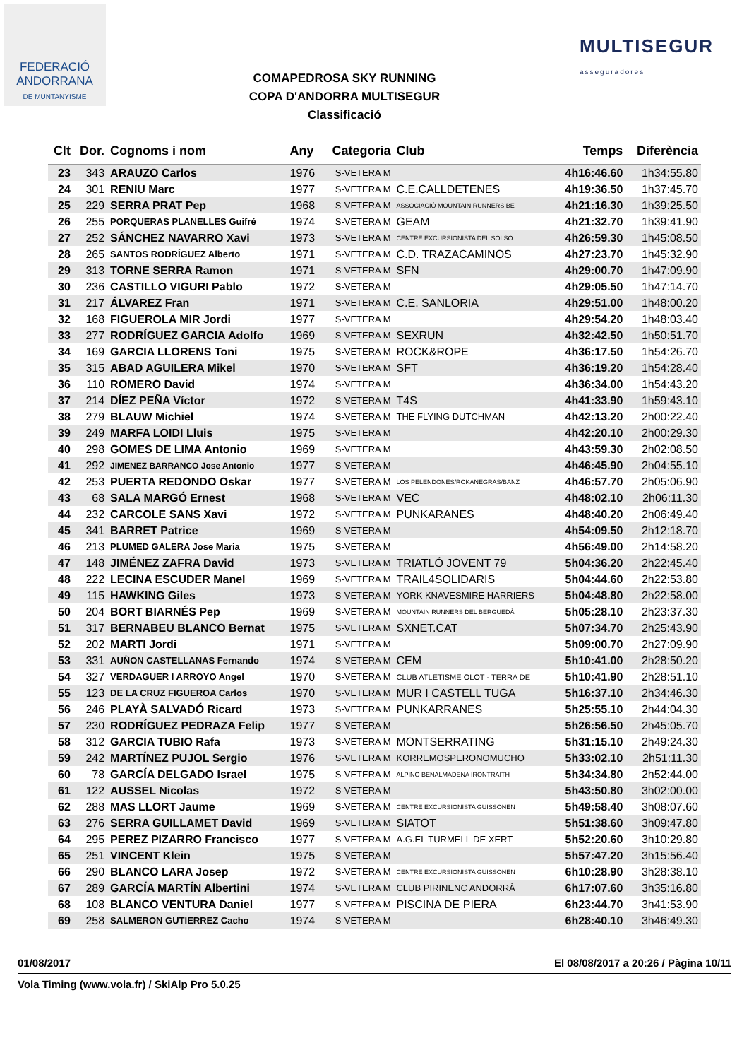FEDERACIÓ
ANDORRANA
DE MUNTANYISME
COMAPEDROSA SKY RUNNING
COPA D'ANDORRA MULTISEGUR
Classificació
MULTISEGUR
asseguradores
| Clt | Dor. | Cognoms i nom | Any | Categoria | Club | Temps | Diferència |
| --- | --- | --- | --- | --- | --- | --- | --- |
| 23 | 343 | ARAUZO Carlos | 1976 | S-VETERA M | | 4h16:46.60 | 1h34:55.80 |
| 24 | 301 | RENIU Marc | 1977 | S-VETERA M | C.E.CALLDETENES | 4h19:36.50 | 1h37:45.70 |
| 25 | 229 | SERRA PRAT Pep | 1968 | S-VETERA M | ASSOCIACIÓ MOUNTAIN RUNNERS BE | 4h21:16.30 | 1h39:25.50 |
| 26 | 255 | PORQUERAS PLANELLES Guifré | 1974 | S-VETERA M | GEAM | 4h21:32.70 | 1h39:41.90 |
| 27 | 252 | SÁNCHEZ NAVARRO Xavi | 1973 | S-VETERA M | CENTRE EXCURSIONISTA DEL SOLSO | 4h26:59.30 | 1h45:08.50 |
| 28 | 265 | SANTOS RODRÍGUEZ Alberto | 1971 | S-VETERA M | C.D. TRAZACAMINOS | 4h27:23.70 | 1h45:32.90 |
| 29 | 313 | TORNE SERRA Ramon | 1971 | S-VETERA M | SFN | 4h29:00.70 | 1h47:09.90 |
| 30 | 236 | CASTILLO VIGURI Pablo | 1972 | S-VETERA M | | 4h29:05.50 | 1h47:14.70 |
| 31 | 217 | ÁLVAREZ Fran | 1971 | S-VETERA M | C.E. SANLORIA | 4h29:51.00 | 1h48:00.20 |
| 32 | 168 | FIGUEROLA MIR Jordi | 1977 | S-VETERA M | | 4h29:54.20 | 1h48:03.40 |
| 33 | 277 | RODRÍGUEZ GARCIA Adolfo | 1969 | S-VETERA M | SEXRUN | 4h32:42.50 | 1h50:51.70 |
| 34 | 169 | GARCIA LLORENS Toni | 1975 | S-VETERA M | ROCK&ROPE | 4h36:17.50 | 1h54:26.70 |
| 35 | 315 | ABAD AGUILERA Mikel | 1970 | S-VETERA M | SFT | 4h36:19.20 | 1h54:28.40 |
| 36 | 110 | ROMERO David | 1974 | S-VETERA M | | 4h36:34.00 | 1h54:43.20 |
| 37 | 214 | DÍEZ PEÑA Víctor | 1972 | S-VETERA M | T4S | 4h41:33.90 | 1h59:43.10 |
| 38 | 279 | BLAUW Michiel | 1974 | S-VETERA M | THE FLYING DUTCHMAN | 4h42:13.20 | 2h00:22.40 |
| 39 | 249 | MARFA LOIDI Lluis | 1975 | S-VETERA M | | 4h42:20.10 | 2h00:29.30 |
| 40 | 298 | GOMES DE LIMA Antonio | 1969 | S-VETERA M | | 4h43:59.30 | 2h02:08.50 |
| 41 | 292 | JIMENEZ BARRANCO Jose Antonio | 1977 | S-VETERA M | | 4h46:45.90 | 2h04:55.10 |
| 42 | 253 | PUERTA REDONDO Oskar | 1977 | S-VETERA M | LOS PELENDONES/ROKANEGRAS/BANZ | 4h46:57.70 | 2h05:06.90 |
| 43 | 68 | SALA MARGÓ Ernest | 1968 | S-VETERA M | VEC | 4h48:02.10 | 2h06:11.30 |
| 44 | 232 | CARCOLE SANS Xavi | 1972 | S-VETERA M | PUNKARANES | 4h48:40.20 | 2h06:49.40 |
| 45 | 341 | BARRET Patrice | 1969 | S-VETERA M | | 4h54:09.50 | 2h12:18.70 |
| 46 | 213 | PLUMED GALERA Jose Maria | 1975 | S-VETERA M | | 4h56:49.00 | 2h14:58.20 |
| 47 | 148 | JIMÉNEZ ZAFRA David | 1973 | S-VETERA M | TRIATLÓ JOVENT 79 | 5h04:36.20 | 2h22:45.40 |
| 48 | 222 | LECINA ESCUDER Manel | 1969 | S-VETERA M | TRAIL4SOLIDARIS | 5h04:44.60 | 2h22:53.80 |
| 49 | 115 | HAWKING Giles | 1973 | S-VETERA M | YORK KNAVESMIRE HARRIERS | 5h04:48.80 | 2h22:58.00 |
| 50 | 204 | BORT BIARNÉS Pep | 1969 | S-VETERA M | MOUNTAIN RUNNERS DEL BERGUEDÀ | 5h05:28.10 | 2h23:37.30 |
| 51 | 317 | BERNABEU BLANCO Bernat | 1975 | S-VETERA M | SXNET.CAT | 5h07:34.70 | 2h25:43.90 |
| 52 | 202 | MARTI Jordi | 1971 | S-VETERA M | | 5h09:00.70 | 2h27:09.90 |
| 53 | 331 | AUÑON CASTELLANAS Fernando | 1974 | S-VETERA M | CEM | 5h10:41.00 | 2h28:50.20 |
| 54 | 327 | VERDAGUER I ARROYO Angel | 1970 | S-VETERA M | CLUB ATLETISME OLOT - TERRA DE | 5h10:41.90 | 2h28:51.10 |
| 55 | 123 | DE LA CRUZ FIGUEROA Carlos | 1970 | S-VETERA M | MUR I CASTELL TUGA | 5h16:37.10 | 2h34:46.30 |
| 56 | 246 | PLAYÀ SALVADÓ Ricard | 1973 | S-VETERA M | PUNKARRANES | 5h25:55.10 | 2h44:04.30 |
| 57 | 230 | RODRÍGUEZ PEDRAZA Felip | 1977 | S-VETERA M | | 5h26:56.50 | 2h45:05.70 |
| 58 | 312 | GARCIA TUBIO Rafa | 1973 | S-VETERA M | MONTSERRATING | 5h31:15.10 | 2h49:24.30 |
| 59 | 242 | MARTÍNEZ PUJOL Sergio | 1976 | S-VETERA M | KORREMOSPERONOMUCHO | 5h33:02.10 | 2h51:11.30 |
| 60 | 78 | GARCÍA DELGADO Israel | 1975 | S-VETERA M | ALPINO BENALMADENA IRONTRAITH | 5h34:34.80 | 2h52:44.00 |
| 61 | 122 | AUSSEL Nicolas | 1972 | S-VETERA M | | 5h43:50.80 | 3h02:00.00 |
| 62 | 288 | MAS LLORT Jaume | 1969 | S-VETERA M | CENTRE EXCURSIONISTA GUISSONEN | 5h49:58.40 | 3h08:07.60 |
| 63 | 276 | SERRA GUILLAMET David | 1969 | S-VETERA M | SIATOT | 5h51:38.60 | 3h09:47.80 |
| 64 | 295 | PEREZ PIZARRO Francisco | 1977 | S-VETERA M | A.G.EL TURMELL DE XERT | 5h52:20.60 | 3h10:29.80 |
| 65 | 251 | VINCENT Klein | 1975 | S-VETERA M | | 5h57:47.20 | 3h15:56.40 |
| 66 | 290 | BLANCO LARA Josep | 1972 | S-VETERA M | CENTRE EXCURSIONISTA GUISSONEN | 6h10:28.90 | 3h28:38.10 |
| 67 | 289 | GARCÍA MARTÍN Albertini | 1974 | S-VETERA M | CLUB PIRINENC ANDORRÀ | 6h17:07.60 | 3h35:16.80 |
| 68 | 108 | BLANCO VENTURA Daniel | 1977 | S-VETERA M | PISCINA DE PIERA | 6h23:44.70 | 3h41:53.90 |
| 69 | 258 | SALMERON GUTIERREZ Cacho | 1974 | S-VETERA M | | 6h28:40.10 | 3h46:49.30 |
01/08/2017 El 08/08/2017 a 20:26 / Pàgina 10/11
Vola Timing (www.vola.fr) / SkiAlp Pro 5.0.25